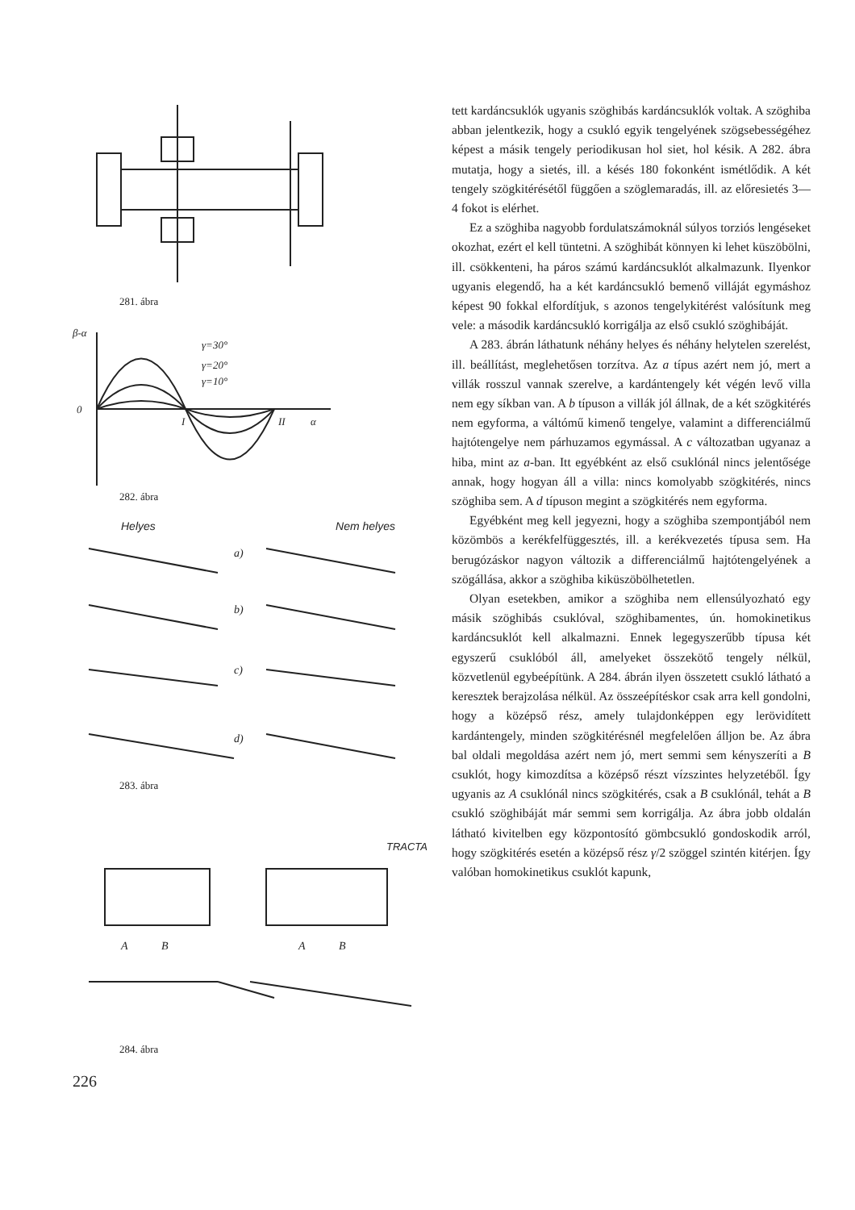281. ábra
β-α
0
γ=30°
γ=20°
γ=10°
I
II
α
282. ábra
Helyes Nem helyes
a)
b)
c)
d)
283. ábra
TRACTA
A
B
A
B
284. ábra
226
tett kardáncsuklók ugyanis szöghibás kardáncsuklók voltak. A szöghiba abban jelentkezik, hogy a csukló egyik tengelyének szögsebességéhez képest a másik tengely periodikusan hol siet, hol késik. A 282. ábra mutatja, hogy a sietés, ill. a késés 180 fokonként ismétlődik. A két tengely szögkitérésétől függően a szöglemaradás, ill. az előresietés 3—4 fokot is elérhet.
Ez a szöghiba nagyobb fordulatszámoknál súlyos torziós lengéseket okozhat, ezért el kell tüntetni. A szöghibát könnyen ki lehet küszöbölni, ill. csökkenteni, ha páros számú kardáncsuklót alkalmazunk. Ilyenkor ugyanis elegendő, ha a két kardáncsukló bemenő villáját egymáshoz képest 90 fokkal elfordítjuk, s azonos tengelykitérést valósítunk meg vele: a második kardáncsukló korrigálja az első csukló szöghibáját.
A 283. ábrán láthatunk néhány helyes és néhány helytelen szerelést, ill. beállítást, meglehetősen torzítva. Az a típus azért nem jó, mert a villák rosszul vannak szerelve, a kardántengely két végén levő villa nem egy síkban van. A b típuson a villák jól állnak, de a két szögkitérés nem egyforma, a váltómű kimenő tengelye, valamint a differenciálmű hajtótengelye nem párhuzamos egymással. A c változatban ugyanaz a hiba, mint az a-ban. Itt egyébként az első csuklónál nincs jelentősége annak, hogy hogyan áll a villa: nincs komolyabb szögkitérés, nincs szöghiba sem. A d típuson megint a szögkitérés nem egyforma.
Egyébként meg kell jegyezni, hogy a szöghiba szempontjából nem közömbös a kerékfelfüggesztés, ill. a kerékvezetés típusa sem. Ha berugózáskor nagyon változik a differenciálmű hajtótengelyének a szögállása, akkor a szöghiba kiküszöbölhetetlen.
Olyan esetekben, amikor a szöghiba nem ellensúlyozható egy másik szöghibás csuklóval, szöghibamentes, ún. homokinetikus kardáncsuklót kell alkalmazni. Ennek legegyszerűbb típusa két egyszerű csuklóból áll, amelyeket összekötő tengely nélkül, közvetlenül egybeépítünk. A 284. ábrán ilyen összetett csukló látható a keresztek berajzolása nélkül. Az összeépítéskor csak arra kell gondolni, hogy a középső rész, amely tulajdonképpen egy lerövidített kardántengely, minden szögkitérésnél megfelelően álljon be. Az ábra bal oldali megoldása azért nem jó, mert semmi sem kényszeríti a B csuklót, hogy kimozdítsa a középső részt vízszintes helyzetéből. Így ugyanis az A csuklónál nincs szögkitérés, csak a B csuklónál, tehát a B csukló szöghibáját már semmi sem korrigálja. Az ábra jobb oldalán látható kivitelben egy központosító gömbcsukló gondoskodik arról, hogy szögkitérés esetén a középső rész γ/2 szöggel szintén kitérjen. Így valóban homokinetikus csuklót kapunk,